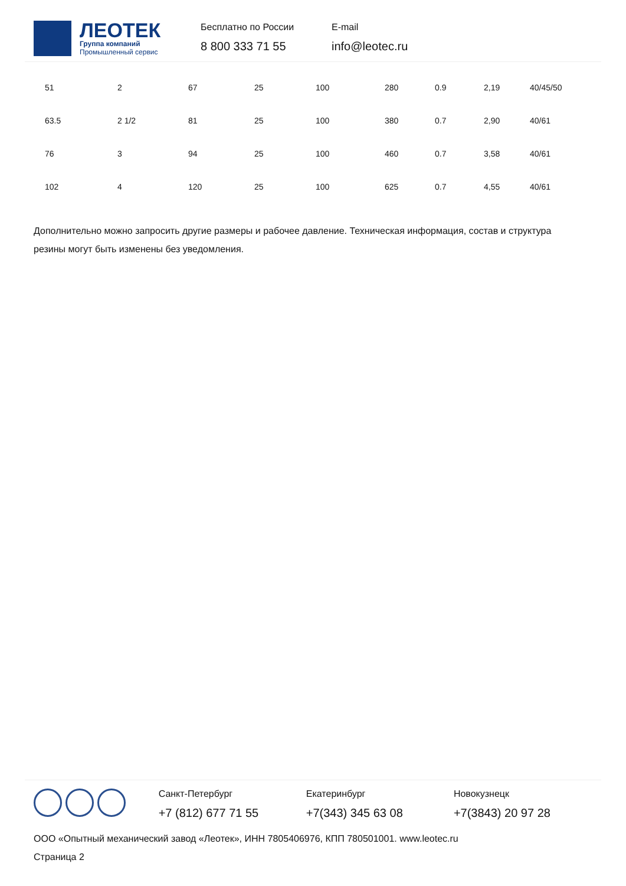ЛЕОТЕК
Группа компаний
Промышленный сервис
Бесплатно по России
8 800 333 71 55
E-mail
info@leotec.ru
| 51 | 2 | 67 | 25 | 100 | 280 | 0.9 | 2,19 | 40/45/50 |
| 63.5 | 2 1/2 | 81 | 25 | 100 | 380 | 0.7 | 2,90 | 40/61 |
| 76 | 3 | 94 | 25 | 100 | 460 | 0.7 | 3,58 | 40/61 |
| 102 | 4 | 120 | 25 | 100 | 625 | 0.7 | 4,55 | 40/61 |
Дополнительно можно запросить другие размеры и рабочее давление. Техническая информация, состав и структура резины могут быть изменены без уведомления.
Санкт-Петербург
+7 (812) 677 71 55
Екатеринбург
+7(343) 345 63 08
Новокузнецк
+7(3843) 20 97 28
ООО «Опытный механический завод «Леотек», ИНН 7805406976, КПП 780501001. www.leotec.ru
Страница 2